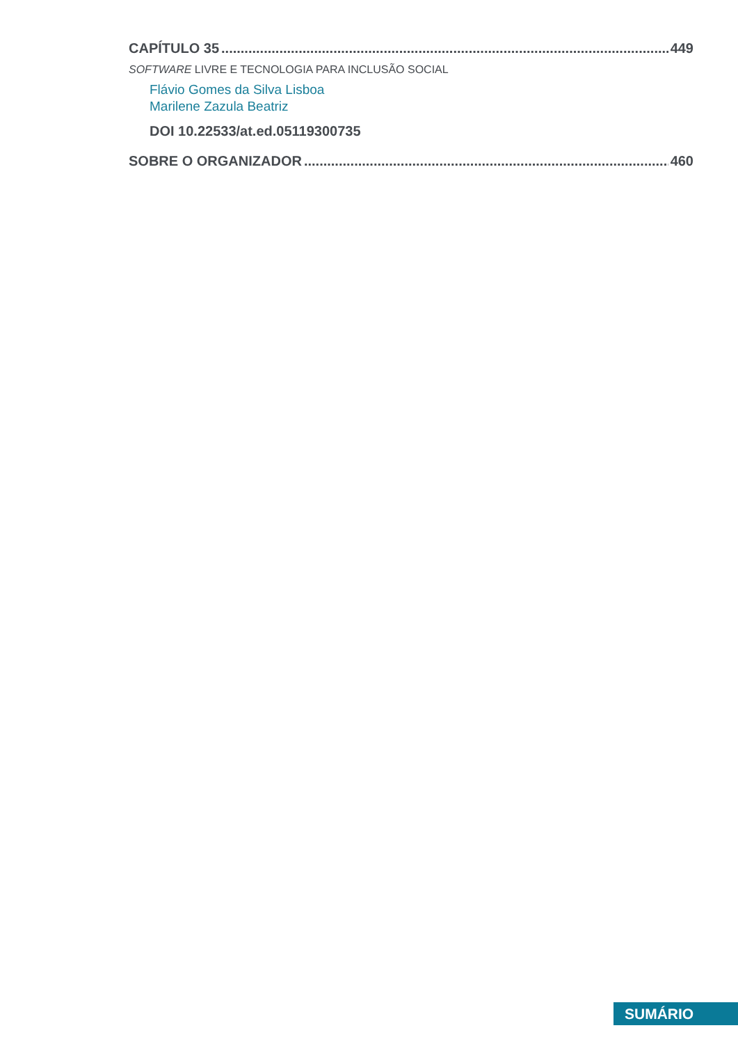CAPÍTULO 35 449
SOFTWARE LIVRE E TECNOLOGIA PARA INCLUSÃO SOCIAL
Flávio Gomes da Silva Lisboa
Marilene Zazula Beatriz
DOI 10.22533/at.ed.05119300735
SOBRE O ORGANIZADOR 460
SUMÁRIO